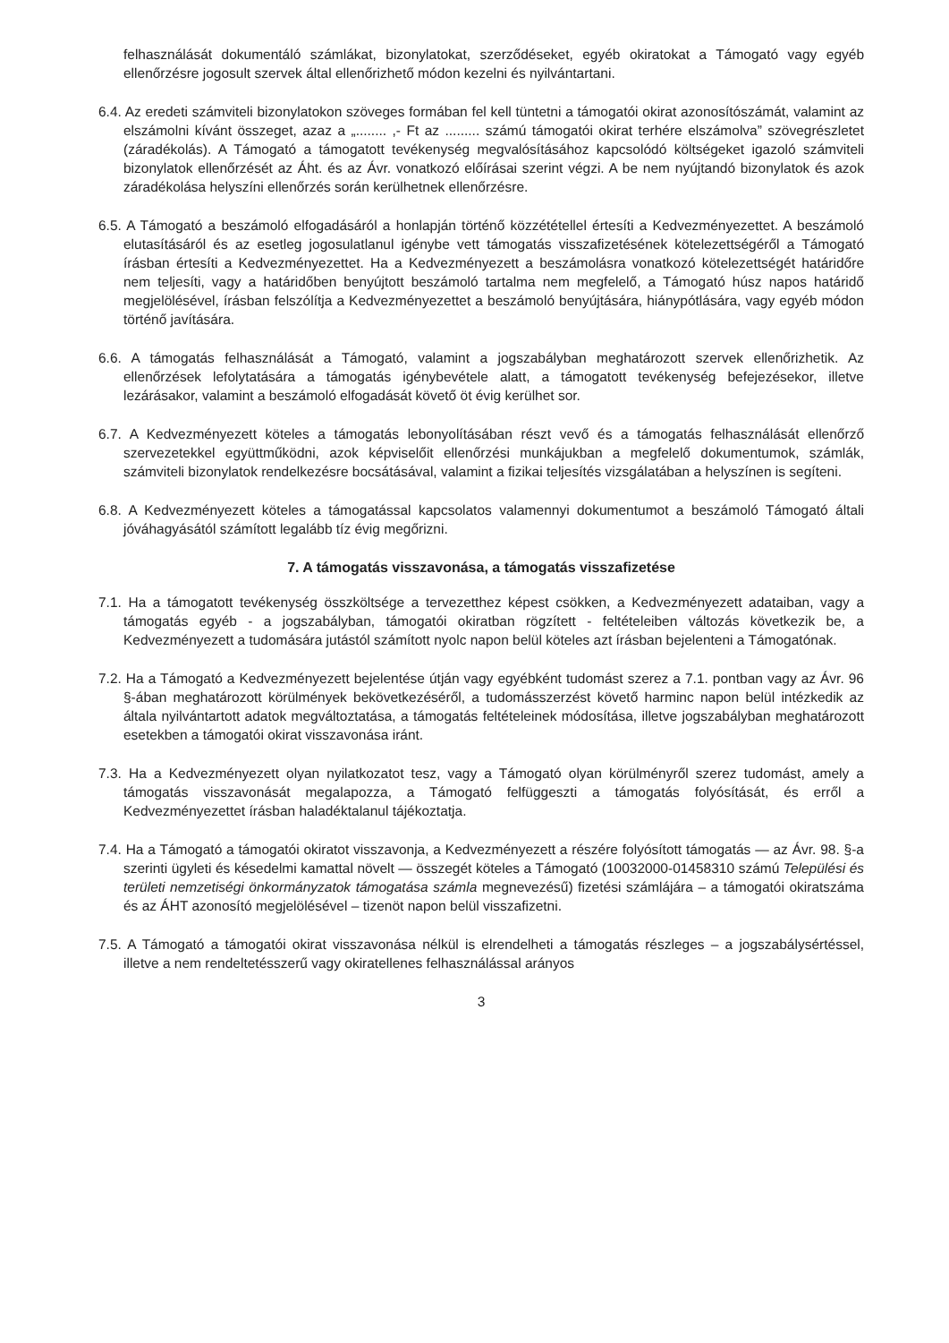felhasználását dokumentáló számlákat, bizonylatokat, szerződéseket, egyéb okiratokat a Támogató vagy egyéb ellenőrzésre jogosult szervek által ellenőrizhető módon kezelni és nyilvántartani.
6.4. Az eredeti számviteli bizonylatokon szöveges formában fel kell tüntetni a támogatói okirat azonosítószámát, valamint az elszámolni kívánt összeget, azaz a „........ ,- Ft az ......... számú támogatói okirat terhére elszámolva” szövegrészletet (záradékolás). A Támogató a támogatott tevékenység megvalósításához kapcsolódó költségeket igazoló számviteli bizonylatok ellenőrzését az Áht. és az Ávr. vonatkozó előírásai szerint végzi. A be nem nyújtandó bizonylatok és azok záradékolása helyszíni ellenőrzés során kerülhetnek ellenőrzésre.
6.5. A Támogató a beszámoló elfogadásáról a honlapján történő közzététellel értesíti a Kedvezményezettet. A beszámoló elutasításáról és az esetleg jogosulatlanul igénybe vett támogatás visszafizetésének kötelezettségéről a Támogató írásban értesíti a Kedvezményezettet. Ha a Kedvezményezett a beszámolásra vonatkozó kötelezettségét határidőre nem teljesíti, vagy a határidőben benyújtott beszámoló tartalma nem megfelelő, a Támogató húsz napos határidő megjelölésével, írásban felszólítja a Kedvezményezettet a beszámoló benyújtására, hiánypótlására, vagy egyéb módon történő javítására.
6.6. A támogatás felhasználását a Támogató, valamint a jogszabályban meghatározott szervek ellenőrizhetik. Az ellenőrzések lefolytatására a támogatás igénybevétele alatt, a támogatott tevékenység befejezésekor, illetve lezárásakor, valamint a beszámoló elfogadását követő öt évig kerülhet sor.
6.7. A Kedvezményezett köteles a támogatás lebonyolításában részt vevő és a támogatás felhasználását ellenőrző szervezetekkel együttműködni, azok képviselőit ellenőrzési munkájukban a megfelelő dokumentumok, számlák, számviteli bizonylatok rendelkezésre bocsátásával, valamint a fizikai teljesítés vizsgálatában a helyszínen is segíteni.
6.8. A Kedvezményezett köteles a támogatással kapcsolatos valamennyi dokumentumot a beszámoló Támogató általi jóváhagyásától számított legalább tíz évig megőrizni.
7. A támogatás visszavonása, a támogatás visszafizetése
7.1. Ha a támogatott tevékenység összköltsége a tervezetthez képest csökken, a Kedvezményezett adataiban, vagy a támogatás egyéb - a jogszabályban, támogatói okiratban rögzített - feltételeiben változás következik be, a Kedvezményezett a tudomására jutástól számított nyolc napon belül köteles azt írásban bejelenteni a Támogatónak.
7.2. Ha a Támogató a Kedvezményezett bejelentése útján vagy egyébként tudomást szerez a 7.1. pontban vagy az Ávr. 96 §-ában meghatározott körülmények bekövetkezéséről, a tudomásszerzést követő harminc napon belül intézkedik az általa nyilvántartott adatok megváltoztatása, a támogatás feltételeinek módosítása, illetve jogszabályban meghatározott esetekben a támogatói okirat visszavonása iránt.
7.3. Ha a Kedvezményezett olyan nyilatkozatot tesz, vagy a Támogató olyan körülményről szerez tudomást, amely a támogatás visszavonását megalapozza, a Támogató felfüggeszti a támogatás folyósítását, és erről a Kedvezményezettet írásban haladéktalanul tájékoztatja.
7.4. Ha a Támogató a támogatói okiratot visszavonja, a Kedvezményezett a részére folyósított támogatás — az Ávr. 98. §-a szerinti ügyleti és késedelmi kamattal növelt — összegét köteles a Támogató (10032000-01458310 számú Települési és területi nemzetiségi önkormányzatok támogatása számla megnevezésű) fizetési számlájára – a támogatói okiratszáma és az ÁHT azonosító megjelölésével – tizenöt napon belül visszafizetni.
7.5. A Támogató a támogatói okirat visszavonása nélkül is elrendelheti a támogatás részleges – a jogszabálysértéssel, illetve a nem rendeltetésszerű vagy okiratellenes felhasználással arányos
3